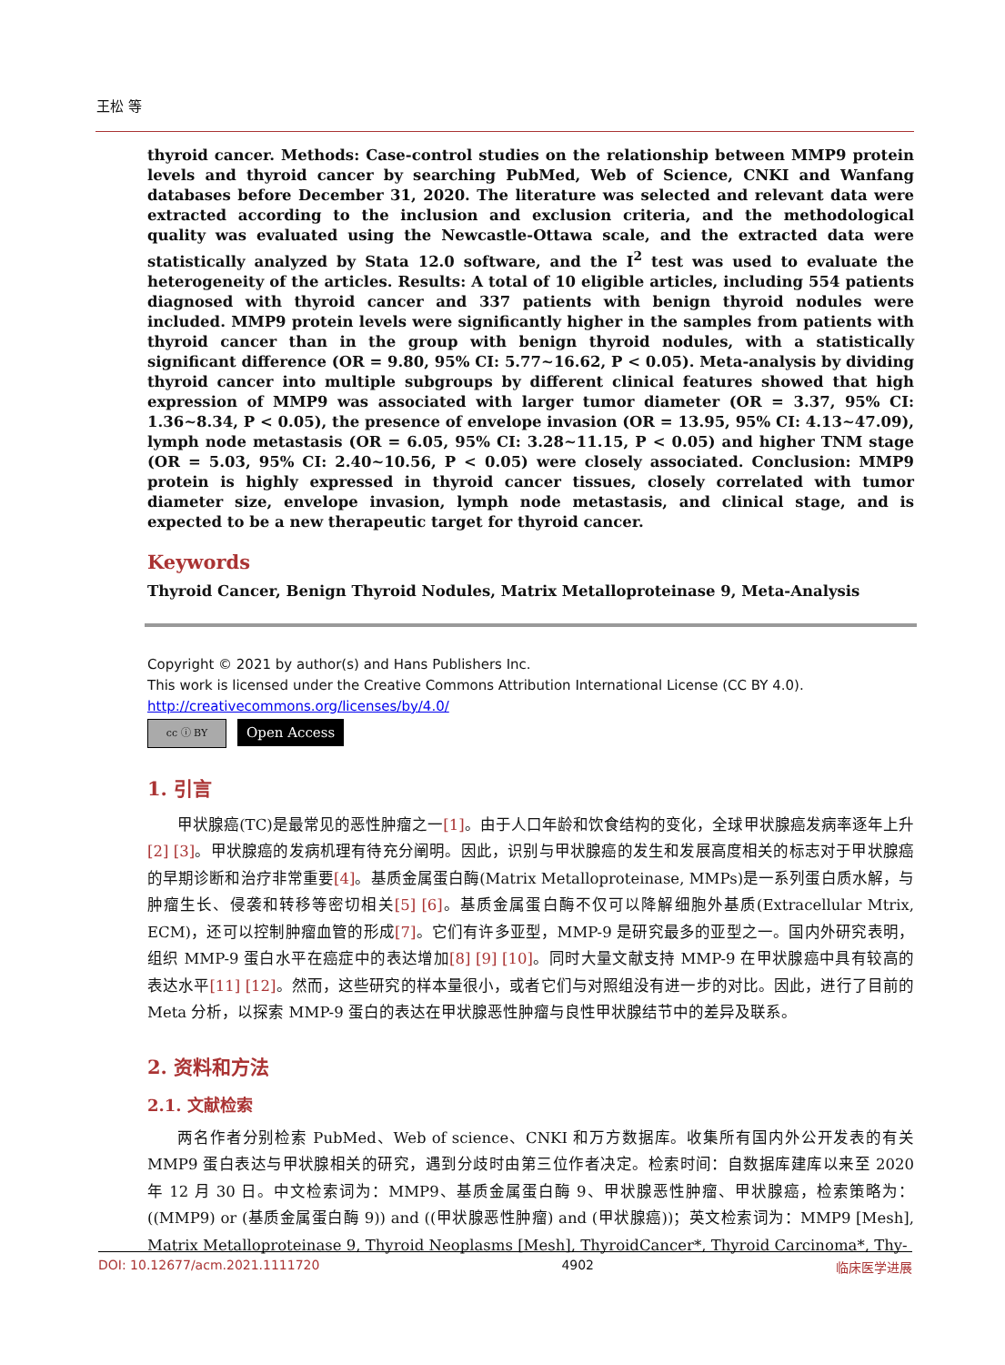王松 等
thyroid cancer. Methods: Case-control studies on the relationship between MMP9 protein levels and thyroid cancer by searching PubMed, Web of Science, CNKI and Wanfang databases before December 31, 2020. The literature was selected and relevant data were extracted according to the inclusion and exclusion criteria, and the methodological quality was evaluated using the Newcastle-Ottawa scale, and the extracted data were statistically analyzed by Stata 12.0 software, and the I<sup>2</sup> test was used to evaluate the heterogeneity of the articles. Results: A total of 10 eligible articles, including 554 patients diagnosed with thyroid cancer and 337 patients with benign thyroid nodules were included. MMP9 protein levels were significantly higher in the samples from patients with thyroid cancer than in the group with benign thyroid nodules, with a statistically significant difference (OR = 9.80, 95% CI: 5.77~16.62, P < 0.05). Meta-analysis by dividing thyroid cancer into multiple subgroups by different clinical features showed that high expression of MMP9 was associated with larger tumor diameter (OR = 3.37, 95% CI: 1.36~8.34, P < 0.05), the presence of envelope invasion (OR = 13.95, 95% CI: 4.13~47.09), lymph node metastasis (OR = 6.05, 95% CI: 3.28~11.15, P < 0.05) and higher TNM stage (OR = 5.03, 95% CI: 2.40~10.56, P < 0.05) were closely associated. Conclusion: MMP9 protein is highly expressed in thyroid cancer tissues, closely correlated with tumor diameter size, envelope invasion, lymph node metastasis, and clinical stage, and is expected to be a new therapeutic target for thyroid cancer.
Keywords
Thyroid Cancer, Benign Thyroid Nodules, Matrix Metalloproteinase 9, Meta-Analysis
Copyright © 2021 by author(s) and Hans Publishers Inc.
This work is licensed under the Creative Commons Attribution International License (CC BY 4.0).
http://creativecommons.org/licenses/by/4.0/
cc ⓘ BY
Open Access
1. 引言
甲状腺癌(TC)是最常见的恶性肿瘤之一[1]。由于人口年龄和饮食结构的变化，全球甲状腺癌发病率逐年上升[2] [3]。甲状腺癌的发病机理有待充分阐明。因此，识别与甲状腺癌的发生和发展高度相关的标志对于甲状腺癌的早期诊断和治疗非常重要[4]。基质金属蛋白酶(Matrix Metalloproteinase, MMPs)是一系列蛋白质水解，与肿瘤生长、侵袭和转移等密切相关[5] [6]。基质金属蛋白酶不仅可以降解细胞外基质(Extracellular Mtrix, ECM)，还可以控制肿瘤血管的形成[7]。它们有许多亚型，MMP-9 是研究最多的亚型之一。国内外研究表明，组织 MMP-9 蛋白水平在癌症中的表达增加[8] [9] [10]。同时大量文献支持 MMP-9 在甲状腺癌中具有较高的表达水平[11] [12]。然而，这些研究的样本量很小，或者它们与对照组没有进一步的对比。因此，进行了目前的 Meta 分析，以探索 MMP-9 蛋白的表达在甲状腺恶性肿瘤与良性甲状腺结节中的差异及联系。
2. 资料和方法
2.1. 文献检索
两名作者分别检索 PubMed、Web of science、CNKI 和万方数据库。收集所有国内外公开发表的有关 MMP9 蛋白表达与甲状腺相关的研究，遇到分歧时由第三位作者决定。检索时间：自数据库建库以来至 2020 年 12 月 30 日。中文检索词为：MMP9、基质金属蛋白酶 9、甲状腺恶性肿瘤、甲状腺癌，检索策略为：((MMP9) or (基质金属蛋白酶 9)) and ((甲状腺恶性肿瘤) and (甲状腺癌))；英文检索词为：MMP9 [Mesh], Matrix Metalloproteinase 9, Thyroid Neoplasms [Mesh], ThyroidCancer*, Thyroid Carcinoma*, Thy-
DOI: 10.12677/acm.2021.1111720 4902 临床医学进展